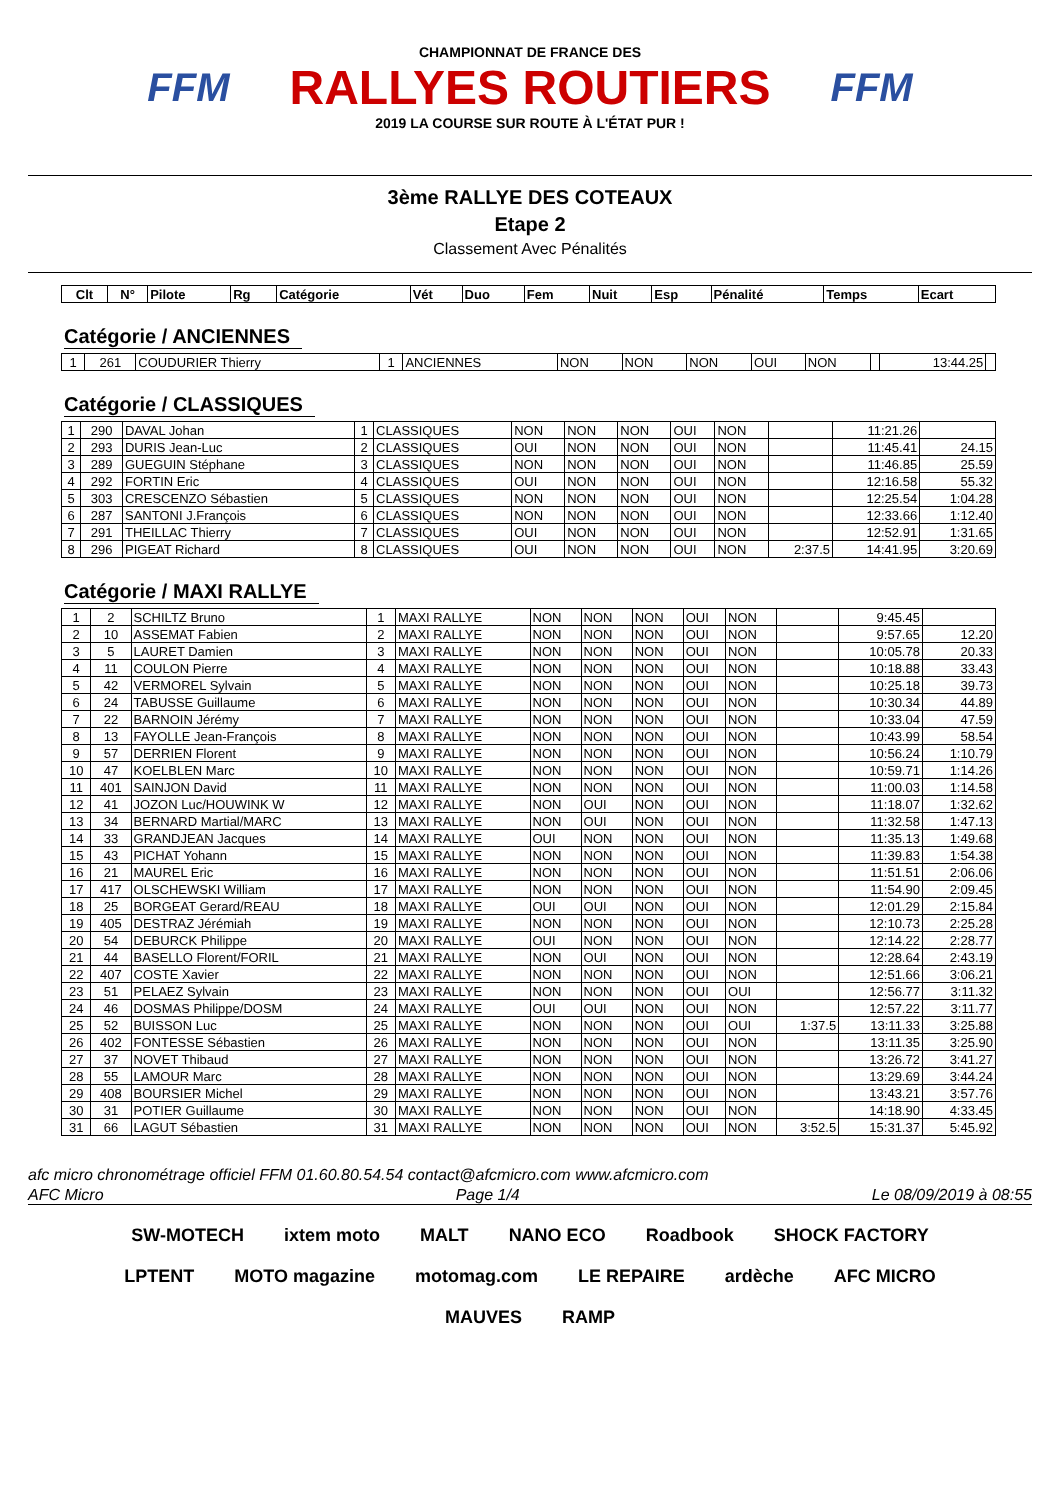FFM
CHAMPIONNAT DE FRANCE DES
RALLYES ROUTIERS
2019 LA COURSE SUR ROUTE À L'ÉTAT PUR !
FFM
3ème RALLYE DES COTEAUX
Etape 2
Classement Avec Pénalités
| Clt | N° | Pilote | Rg | Catégorie | Vét | Duo | Fem | Nuit | Esp | Pénalité | Temps | Ecart |
| --- | --- | --- | --- | --- | --- | --- | --- | --- | --- | --- | --- | --- |
Catégorie / ANCIENNES
| 1 | 261 | COUDURIER Thierry | 1 | ANCIENNES | NON | NON | NON | OUI | NON | | 13:44.25 | |
Catégorie / CLASSIQUES
| 1 | 290 | DAVAL Johan | 1 | CLASSIQUES | NON | NON | NON | OUI | NON | | 11:21.26 | |
| 2 | 293 | DURIS Jean-Luc | 2 | CLASSIQUES | OUI | NON | NON | OUI | NON | | 11:45.41 | 24.15 |
| 3 | 289 | GUEGUIN Stéphane | 3 | CLASSIQUES | NON | NON | NON | OUI | NON | | 11:46.85 | 25.59 |
| 4 | 292 | FORTIN Eric | 4 | CLASSIQUES | OUI | NON | NON | OUI | NON | | 12:16.58 | 55.32 |
| 5 | 303 | CRESCENZO Sébastien | 5 | CLASSIQUES | NON | NON | NON | OUI | NON | | 12:25.54 | 1:04.28 |
| 6 | 287 | SANTONI J.François | 6 | CLASSIQUES | NON | NON | NON | OUI | NON | | 12:33.66 | 1:12.40 |
| 7 | 291 | THEILLAC Thierry | 7 | CLASSIQUES | OUI | NON | NON | OUI | NON | | 12:52.91 | 1:31.65 |
| 8 | 296 | PIGEAT Richard | 8 | CLASSIQUES | OUI | NON | NON | OUI | NON | 2:37.5 | 14:41.95 | 3:20.69 |
Catégorie / MAXI RALLYE
| 1 | 2 | SCHILTZ Bruno | 1 | MAXI RALLYE | NON | NON | NON | OUI | NON | | 9:45.45 | |
| 2 | 10 | ASSEMAT Fabien | 2 | MAXI RALLYE | NON | NON | NON | OUI | NON | | 9:57.65 | 12.20 |
| 3 | 5 | LAURET Damien | 3 | MAXI RALLYE | NON | NON | NON | OUI | NON | | 10:05.78 | 20.33 |
| 4 | 11 | COULON Pierre | 4 | MAXI RALLYE | NON | NON | NON | OUI | NON | | 10:18.88 | 33.43 |
| 5 | 42 | VERMOREL Sylvain | 5 | MAXI RALLYE | NON | NON | NON | OUI | NON | | 10:25.18 | 39.73 |
| 6 | 24 | TABUSSE Guillaume | 6 | MAXI RALLYE | NON | NON | NON | OUI | NON | | 10:30.34 | 44.89 |
| 7 | 22 | BARNOIN Jérémy | 7 | MAXI RALLYE | NON | NON | NON | OUI | NON | | 10:33.04 | 47.59 |
| 8 | 13 | FAYOLLE Jean-François | 8 | MAXI RALLYE | NON | NON | NON | OUI | NON | | 10:43.99 | 58.54 |
| 9 | 57 | DERRIEN Florent | 9 | MAXI RALLYE | NON | NON | NON | OUI | NON | | 10:56.24 | 1:10.79 |
| 10 | 47 | KOELBLEN Marc | 10 | MAXI RALLYE | NON | NON | NON | OUI | NON | | 10:59.71 | 1:14.26 |
| 11 | 401 | SAINJON David | 11 | MAXI RALLYE | NON | NON | NON | OUI | NON | | 11:00.03 | 1:14.58 |
| 12 | 41 | JOZON Luc/HOUWINK W | 12 | MAXI RALLYE | NON | OUI | NON | OUI | NON | | 11:18.07 | 1:32.62 |
| 13 | 34 | BERNARD Martial/MARC | 13 | MAXI RALLYE | NON | OUI | NON | OUI | NON | | 11:32.58 | 1:47.13 |
| 14 | 33 | GRANDJEAN Jacques | 14 | MAXI RALLYE | OUI | NON | NON | OUI | NON | | 11:35.13 | 1:49.68 |
| 15 | 43 | PICHAT Yohann | 15 | MAXI RALLYE | NON | NON | NON | OUI | NON | | 11:39.83 | 1:54.38 |
| 16 | 21 | MAUREL Eric | 16 | MAXI RALLYE | NON | NON | NON | OUI | NON | | 11:51.51 | 2:06.06 |
| 17 | 417 | OLSCHEWSKI William | 17 | MAXI RALLYE | NON | NON | NON | OUI | NON | | 11:54.90 | 2:09.45 |
| 18 | 25 | BORGEAT Gerard/REAU | 18 | MAXI RALLYE | OUI | OUI | NON | OUI | NON | | 12:01.29 | 2:15.84 |
| 19 | 405 | DESTRAZ Jérémiah | 19 | MAXI RALLYE | NON | NON | NON | OUI | NON | | 12:10.73 | 2:25.28 |
| 20 | 54 | DEBURCK Philippe | 20 | MAXI RALLYE | OUI | NON | NON | OUI | NON | | 12:14.22 | 2:28.77 |
| 21 | 44 | BASELLO Florent/FORIL | 21 | MAXI RALLYE | NON | OUI | NON | OUI | NON | | 12:28.64 | 2:43.19 |
| 22 | 407 | COSTE Xavier | 22 | MAXI RALLYE | NON | NON | NON | OUI | NON | | 12:51.66 | 3:06.21 |
| 23 | 51 | PELAEZ Sylvain | 23 | MAXI RALLYE | NON | NON | NON | OUI | OUI | | 12:56.77 | 3:11.32 |
| 24 | 46 | DOSMAS Philippe/DOSM | 24 | MAXI RALLYE | OUI | OUI | NON | OUI | NON | | 12:57.22 | 3:11.77 |
| 25 | 52 | BUISSON Luc | 25 | MAXI RALLYE | NON | NON | NON | OUI | OUI | 1:37.5 | 13:11.33 | 3:25.88 |
| 26 | 402 | FONTESSE Sébastien | 26 | MAXI RALLYE | NON | NON | NON | OUI | NON | | 13:11.35 | 3:25.90 |
| 27 | 37 | NOVET Thibaud | 27 | MAXI RALLYE | NON | NON | NON | OUI | NON | | 13:26.72 | 3:41.27 |
| 28 | 55 | LAMOUR Marc | 28 | MAXI RALLYE | NON | NON | NON | OUI | NON | | 13:29.69 | 3:44.24 |
| 29 | 408 | BOURSIER Michel | 29 | MAXI RALLYE | NON | NON | NON | OUI | NON | | 13:43.21 | 3:57.76 |
| 30 | 31 | POTIER Guillaume | 30 | MAXI RALLYE | NON | NON | NON | OUI | NON | | 14:18.90 | 4:33.45 |
| 31 | 66 | LAGUT Sébastien | 31 | MAXI RALLYE | NON | NON | NON | OUI | NON | 3:52.5 | 15:31.37 | 5:45.92 |
afc micro chronométrage officiel FFM 01.60.80.54.54 contact@afcmicro.com www.afcmicro.com
AFC Micro Page 1/4 Le 08/09/2019 à 08:55
SW-MOTECH ixtem moto MALT NANO ECO Roadbook SHOCK FACTORY LPTENT MOTO magazine motomag.com LE REPAIRE ardèche AFC MICRO MAUVES RAMP